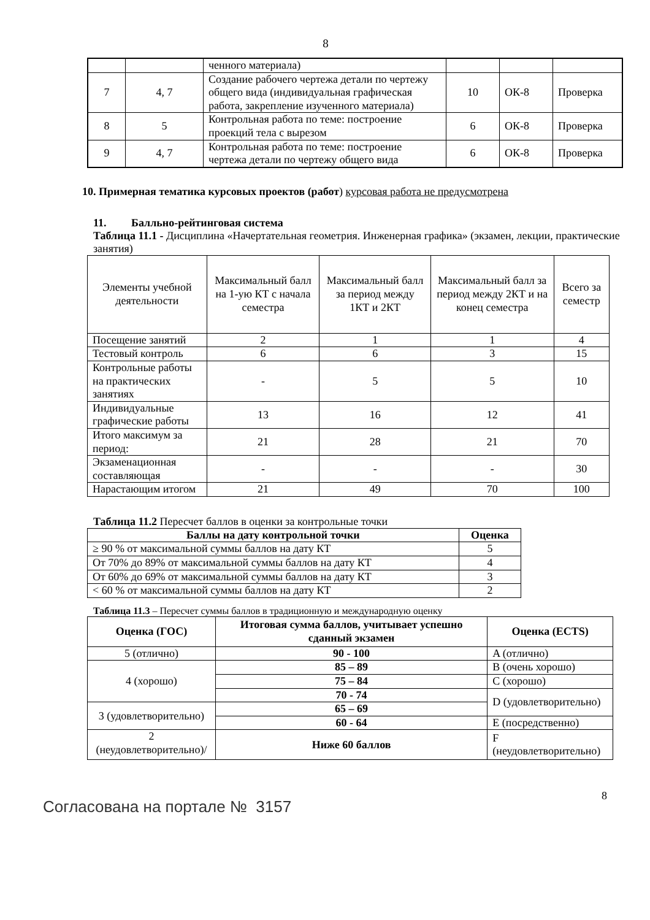8
| | | ченного материала) | | | |
| 7 | 4, 7 | Создание рабочего чертежа детали по чертежу общего вида (индивидуальная графическая работа, закрепление изученного материала) | 10 | ОК-8 | Проверка |
| 8 | 5 | Контрольная работа по теме: построение проекций тела с вырезом | 6 | ОК-8 | Проверка |
| 9 | 4, 7 | Контрольная работа по теме: построение чертежа детали по чертежу общего вида | 6 | ОК-8 | Проверка |
10. Примерная тематика курсовых проектов (работ) курсовая работа не предусмотрена
11. Балльно-рейтинговая система
Таблица 11.1 - Дисциплина «Начертательная геометрия. Инженерная графика» (экзамен, лекции, практические занятия)
| Элементы учебной деятельности | Максимальный балл на 1-ую КТ с начала семестра | Максимальный балл за период между 1КТ и 2КТ | Максимальный балл за период между 2КТ и на конец семестра | Всего за семестр |
| Посещение занятий | 2 | 1 | 1 | 4 |
| Тестовый контроль | 6 | 6 | 3 | 15 |
| Контрольные работы на практических занятиях | - | 5 | 5 | 10 |
| Индивидуальные графические работы | 13 | 16 | 12 | 41 |
| Итого максимум за период: | 21 | 28 | 21 | 70 |
| Экзаменационная составляющая | - | - | - | 30 |
| Нарастающим итогом | 21 | 49 | 70 | 100 |
Таблица 11.2 Пересчет баллов в оценки за контрольные точки
| Баллы на дату контрольной точки | Оценка |
| --- | --- |
| ≥ 90 % от максимальной суммы баллов на дату КТ | 5 |
| От 70% до 89% от максимальной суммы баллов на дату КТ | 4 |
| От 60% до 69% от максимальной суммы баллов на дату КТ | 3 |
| < 60 % от максимальной суммы баллов на дату КТ | 2 |
Таблица 11.3 – Пересчет суммы баллов в традиционную и международную оценку
| Оценка (ГОС) | Итоговая сумма баллов, учитывает успешно сданный экзамен | Оценка (ECTS) |
| --- | --- | --- |
| 5 (отлично) | 90 - 100 | A (отлично) |
| 4 (хорошо) | 85 – 89 | B (очень хорошо) |
| | 75 – 84 | C (хорошо) |
| | 70 - 74 | D (удовлетворительно) |
| 3 (удовлетворительно) | 65 – 69 | |
| | 60 - 64 | E (посредственно) |
| 2 (неудовлетворительно)/ | Ниже 60 баллов | F (неудовлетворительно) |
8
Согласована на портале № 3157